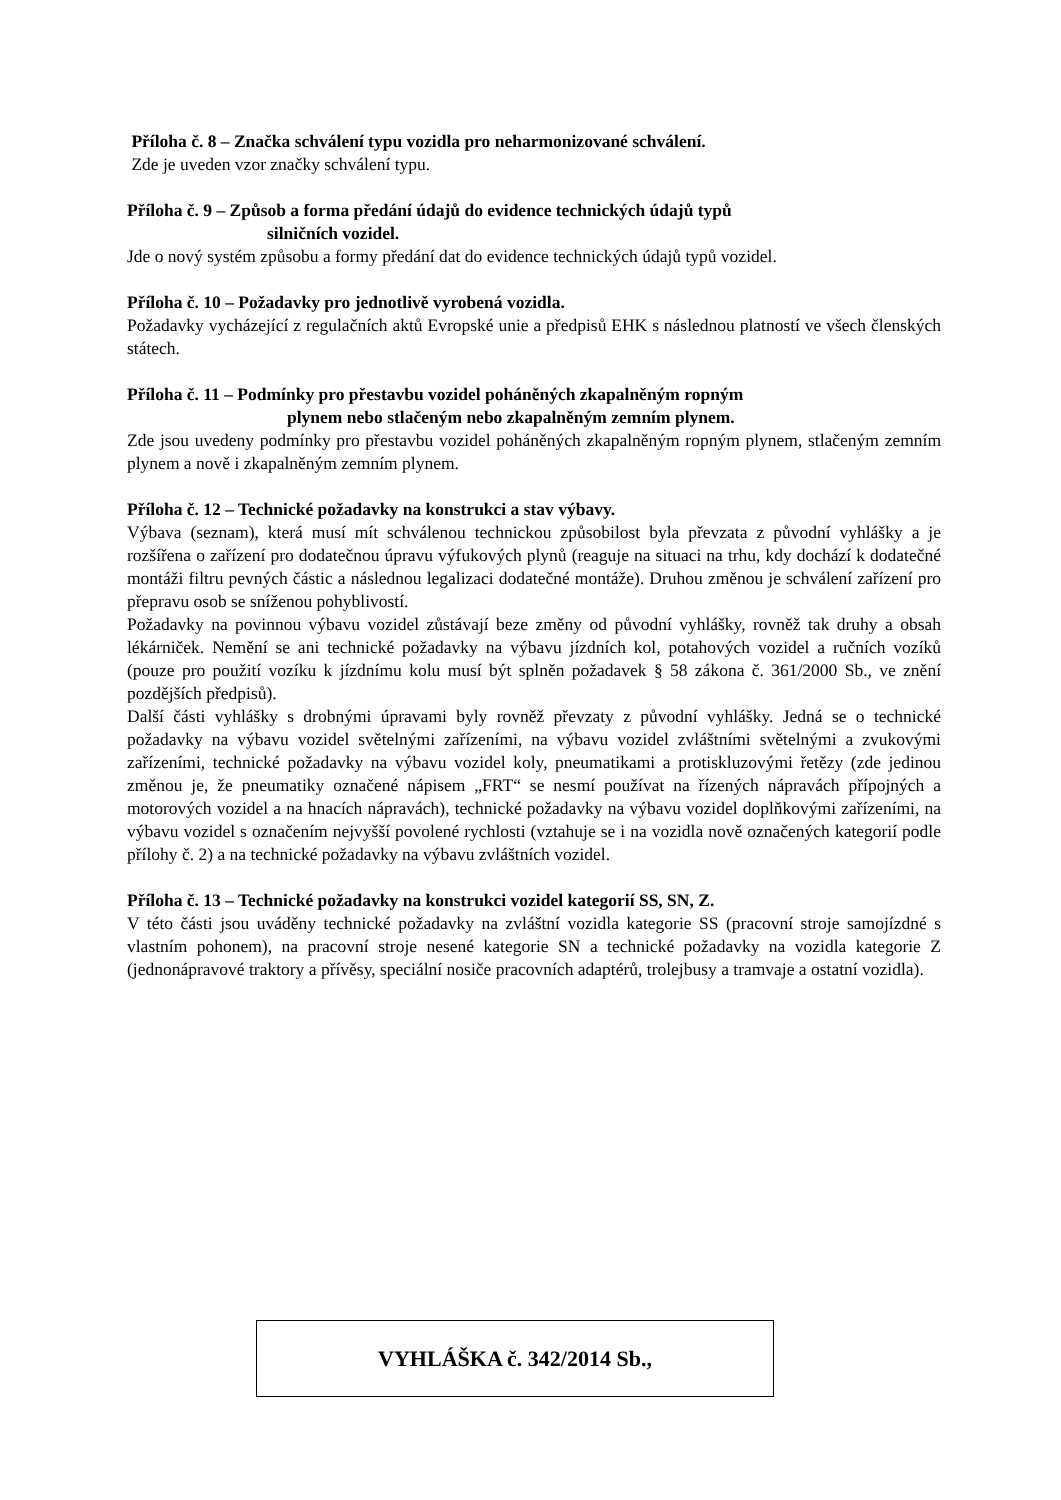Příloha č. 8 – Značka schválení typu vozidla pro neharmonizované schválení.
Zde je uveden vzor značky schválení typu.
Příloha č. 9 – Způsob a forma předání údajů do evidence technických údajů typů
silničních vozidel.
Jde o nový systém způsobu a formy předání dat do evidence technických údajů typů vozidel.
Příloha č. 10 – Požadavky pro jednotlivě vyrobená vozidla.
Požadavky vycházející z regulačních aktů Evropské unie a předpisů EHK s následnou platností ve všech členských státech.
Příloha č. 11 – Podmínky pro přestavbu vozidel poháněných zkapalněným ropným
plynem nebo stlačeným nebo zkapalněným zemním plynem.
Zde jsou uvedeny podmínky pro přestavbu vozidel poháněných zkapalněným ropným plynem, stlačeným zemním plynem a nově i zkapalněným zemním plynem.
Příloha č. 12 – Technické požadavky na konstrukci a stav výbavy.
Výbava (seznam), která musí mít schválenou technickou způsobilost byla převzata z původní vyhlášky a je rozšířena o zařízení pro dodatečnou úpravu výfukových plynů (reaguje na situaci na trhu, kdy dochází k dodatečné montáži filtru pevných částic a následnou legalizaci dodatečné montáže). Druhou změnou je schválení zařízení pro přepravu osob se sníženou pohyblivostí.
Požadavky na povinnou výbavu vozidel zůstávají beze změny od původní vyhlášky, rovněž tak druhy a obsah lékárniček. Nemění se ani technické požadavky na výbavu jízdních kol, potahových vozidel a ručních vozíků (pouze pro použití vozíku k jízdnímu kolu musí být splněn požadavek § 58 zákona č. 361/2000 Sb., ve znění pozdějších předpisů).
Další části vyhlášky s drobnými úpravami byly rovněž převzaty z původní vyhlášky. Jedná se o technické požadavky na výbavu vozidel světelnými zařízeními, na výbavu vozidel zvláštními světelnými a zvukovými zařízeními, technické požadavky na výbavu vozidel koly, pneumatikami a protiskluzovými řetězy (zde jedinou změnou je, že pneumatiky označené nápisem „FRT“ se nesmí používat na řízených nápravách přípojných a motorových vozidel a na hnacích nápravách), technické požadavky na výbavu vozidel doplňkovými zařízeními, na výbavu vozidel s označením nejvyšší povolené rychlosti (vztahuje se i na vozidla nově označených kategorií podle přílohy č. 2) a na technické požadavky na výbavu zvláštních vozidel.
Příloha č. 13 – Technické požadavky na konstrukci vozidel kategorií SS, SN, Z.
V této části jsou uváděny technické požadavky na zvláštní vozidla kategorie SS (pracovní stroje samojízdné s vlastním pohonem), na pracovní stroje nesené kategorie SN a technické požadavky na vozidla kategorie Z (jednonápravové traktory a přívěsy, speciální nosiče pracovních adaptérů, trolejbusy a tramvaje a ostatní vozidla).
VYHLÁŠKA č. 342/2014 Sb.,